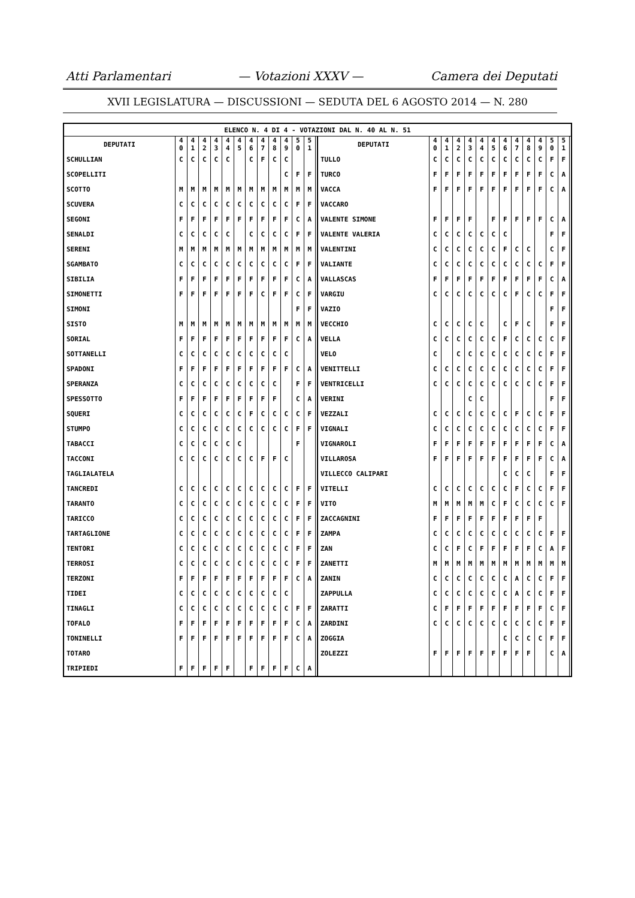Atti Parlamentari — Votazioni XXXV — Camera dei Deputati
XVII LEGISLATURA — DISCUSSIONI — SEDUTA DEL 6 AGOSTO 2014 — N. 280
| ELENCO N. 4 DI 4 - VOTAZIONI DAL N. 40 AL N. 51 | | | | | | | | | | | | | | | | | | | | | | | | | | | |
| --- | --- | --- | --- | --- | --- | --- | --- | --- | --- | --- | --- | --- | --- | --- | --- | --- | --- | --- | --- | --- | --- | --- | --- | --- | --- | --- | --- |
| DEPUTATI | 4 0 | 4 1 | 4 2 | 4 3 | 4 4 | 4 5 | 4 6 | 4 7 | 4 8 | 4 9 | 5 0 | 5 1 | | DEPUTATI | 4 0 | 4 1 | 4 2 | 4 3 | 4 4 | 4 5 | 4 6 | 4 7 | 4 8 | 4 9 | 5 0 | 5 1 | |
| SCHULLIAN | C | C | C | C | C | | C | F | C | C | | | | TULLO | C | C | C | C | C | C | C | C | C | C | F | F | |
| SCOPELLITI | | | | | | | | | | C | F | F | | TURCO | F | F | F | F | F | F | F | F | F | F | C | A | |
| SCOTTO | M | M | M | M | M | M | M | M | M | M | M | M | | VACCA | F | F | F | F | F | F | F | F | F | F | C | A | |
| SCUVERA | C | C | C | C | C | C | C | C | C | C | F | F | | VACCARO | | | | | | | | | | | | | |
| SEGONI | F | F | F | F | F | F | F | F | F | F | C | A | | VALENTE SIMONE | F | F | F | F | | F | F | F | F | F | C | A | |
| SENALDI | C | C | C | C | C | | C | C | C | C | F | F | | VALENTE VALERIA | C | C | C | C | C | C | C | | | | F | F | |
| SERENI | M | M | M | M | M | M | M | M | M | M | M | M | | VALENTINI | C | C | C | C | C | C | F | C | C | | C | F | |
| SGAMBATO | C | C | C | C | C | C | C | C | C | C | F | F | | VALIANTE | C | C | C | C | C | C | C | C | C | C | F | F | |
| SIBILIA | F | F | F | F | F | F | F | F | F | F | C | A | | VALLASCAS | F | F | F | F | F | F | F | F | F | F | C | A | |
| SIMONETTI | F | F | F | F | F | F | F | C | F | F | C | F | | VARGIU | C | C | C | C | C | C | C | F | C | C | F | F | |
| SIMONI | | | | | | | | | | | F | F | | VAZIO | | | | | | | | | | | F | F | |
| SISTO | M | M | M | M | M | M | M | M | M | M | M | M | | VECCHIO | C | C | C | C | C | | C | F | C | | F | F | |
| SORIAL | F | F | F | F | F | F | F | F | F | F | C | A | | VELLA | C | C | C | C | C | C | F | C | C | C | C | F | |
| SOTTANELLI | C | C | C | C | C | C | C | C | C | C | | | | VELO | C | | C | C | C | C | C | C | C | C | F | F | |
| SPADONI | F | F | F | F | F | F | F | F | F | F | C | A | | VENITTELLI | C | C | C | C | C | C | C | C | C | C | F | F | |
| SPERANZA | C | C | C | C | C | C | C | C | C | | F | F | | VENTRICELLI | C | C | C | C | C | C | C | C | C | C | F | F | |
| SPESSOTTO | F | F | F | F | F | F | F | F | F | | C | A | | VERINI | | | | C | C | | | | | | F | F | |
| SQUERI | C | C | C | C | C | C | F | C | C | C | C | F | | VEZZALI | C | C | C | C | C | C | C | F | C | C | F | F | |
| STUMPO | C | C | C | C | C | C | C | C | C | C | F | F | | VIGNALI | C | C | C | C | C | C | C | C | C | C | F | F | |
| TABACCI | C | C | C | C | C | C | | | | | F | | | VIGNAROLI | F | F | F | F | F | F | F | F | F | F | C | A | |
| TACCONI | C | C | C | C | C | C | C | F | F | C | | | | VILLAROSA | F | F | F | F | F | F | F | F | F | F | C | A | |
| TAGLIALATELA | | | | | | | | | | | | | | VILLECCO CALIPARI | | | | | | | C | C | C | | F | F | |
| TANCREDI | C | C | C | C | C | C | C | C | C | C | F | F | | VITELLI | C | C | C | C | C | C | C | F | C | C | F | F | |
| TARANTO | C | C | C | C | C | C | C | C | C | C | F | F | | VITO | M | M | M | M | M | C | F | C | C | C | C | F | |
| TARICCO | C | C | C | C | C | C | C | C | C | C | F | F | | ZACCAGNINI | F | F | F | F | F | F | F | F | F | F | | | |
| TARTAGLIONE | C | C | C | C | C | C | C | C | C | C | F | F | | ZAMPA | C | C | C | C | C | C | C | C | C | C | F | F | |
| TENTORI | C | C | C | C | C | C | C | C | C | C | F | F | | ZAN | C | C | F | C | F | F | F | F | F | C | A | F | |
| TERROSI | C | C | C | C | C | C | C | C | C | C | F | F | | ZANETTI | M | M | M | M | M | M | M | M | M | M | M | M | |
| TERZONI | F | F | F | F | F | F | F | F | F | F | C | A | | ZANIN | C | C | C | C | C | C | C | A | C | C | F | F | |
| TIDEI | C | C | C | C | C | C | C | C | C | C | | | | ZAPPULLA | C | C | C | C | C | C | C | A | C | C | F | F | |
| TINAGLI | C | C | C | C | C | C | C | C | C | C | F | F | | ZARATTI | C | F | F | F | F | F | F | F | F | F | C | F | |
| TOFALO | F | F | F | F | F | F | F | F | F | F | C | A | | ZARDINI | C | C | C | C | C | C | C | C | C | C | F | F | |
| TONINELLI | F | F | F | F | F | F | F | F | F | F | C | A | | ZOGGIA | | | | | | | C | C | C | C | F | F | |
| TOTARO | | | | | | | | | | | | | | ZOLEZZI | F | F | F | F | F | F | F | F | F | | C | A | |
| TRIPIEDI | F | F | F | F | F | | F | F | F | F | C | A | | | | | | | | | | | | | | | |